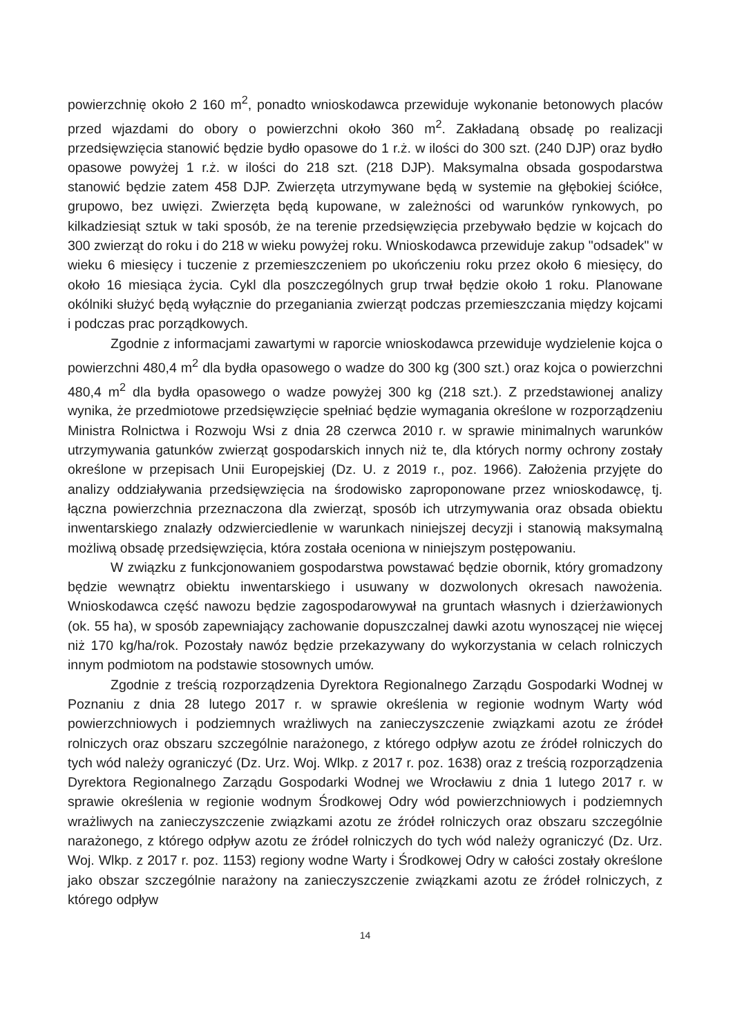powierzchnię około 2 160 m<sup>2</sup>, ponadto wnioskodawca przewiduje wykonanie betonowych placów przed wjazdami do obory o powierzchni około 360 m<sup>2</sup>. Zakładaną obsadę po realizacji przedsięwzięcia stanowić będzie bydło opasowe do 1 r.ż. w ilości do 300 szt. (240 DJP) oraz bydło opasowe powyżej 1 r.ż. w ilości do 218 szt. (218 DJP). Maksymalna obsada gospodarstwa stanowić będzie zatem 458 DJP. Zwierzęta utrzymywane będą w systemie na głębokiej ściółce, grupowo, bez uwięzi. Zwierzęta będą kupowane, w zależności od warunków rynkowych, po kilkadziesiąt sztuk w taki sposób, że na terenie przedsięwzięcia przebywało będzie w kojcach do 300 zwierząt do roku i do 218 w wieku powyżej roku. Wnioskodawca przewiduje zakup "odsadek" w wieku 6 miesięcy i tuczenie z przemieszczeniem po ukończeniu roku przez około 6 miesięcy, do około 16 miesiąca życia. Cykl dla poszczególnych grup trwał będzie około 1 roku. Planowane okólniki służyć będą wyłącznie do przeganiania zwierząt podczas przemieszczania między kojcami i podczas prac porządkowych.
Zgodnie z informacjami zawartymi w raporcie wnioskodawca przewiduje wydzielenie kojca o powierzchni 480,4 m<sup>2</sup> dla bydła opasowego o wadze do 300 kg (300 szt.) oraz kojca o powierzchni 480,4 m<sup>2</sup> dla bydła opasowego o wadze powyżej 300 kg (218 szt.). Z przedstawionej analizy wynika, że przedmiotowe przedsięwzięcie spełniać będzie wymagania określone w rozporządzeniu Ministra Rolnictwa i Rozwoju Wsi z dnia 28 czerwca 2010 r. w sprawie minimalnych warunków utrzymywania gatunków zwierząt gospodarskich innych niż te, dla których normy ochrony zostały określone w przepisach Unii Europejskiej (Dz. U. z 2019 r., poz. 1966). Założenia przyjęte do analizy oddziaływania przedsięwzięcia na środowisko zaproponowane przez wnioskodawcę, tj. łączna powierzchnia przeznaczona dla zwierząt, sposób ich utrzymywania oraz obsada obiektu inwentarskiego znalazły odzwierciedlenie w warunkach niniejszej decyzji i stanowią maksymalną możliwą obsadę przedsięwzięcia, która została oceniona w niniejszym postępowaniu.
W związku z funkcjonowaniem gospodarstwa powstawać będzie obornik, który gromadzony będzie wewnątrz obiektu inwentarskiego i usuwany w dozwolonych okresach nawożenia. Wnioskodawca część nawozu będzie zagospodarowywał na gruntach własnych i dzierżawionych (ok. 55 ha), w sposób zapewniający zachowanie dopuszczalnej dawki azotu wynoszącej nie więcej niż 170 kg/ha/rok. Pozostały nawóz będzie przekazywany do wykorzystania w celach rolniczych innym podmiotom na podstawie stosownych umów.
Zgodnie z treścią rozporządzenia Dyrektora Regionalnego Zarządu Gospodarki Wodnej w Poznaniu z dnia 28 lutego 2017 r. w sprawie określenia w regionie wodnym Warty wód powierzchniowych i podziemnych wrażliwych na zanieczyszczenie związkami azotu ze źródeł rolniczych oraz obszaru szczególnie narażonego, z którego odpływ azotu ze źródeł rolniczych do tych wód należy ograniczyć (Dz. Urz. Woj. Wlkp. z 2017 r. poz. 1638) oraz z treścią rozporządzenia Dyrektora Regionalnego Zarządu Gospodarki Wodnej we Wrocławiu z dnia 1 lutego 2017 r. w sprawie określenia w regionie wodnym Środkowej Odry wód powierzchniowych i podziemnych wrażliwych na zanieczyszczenie związkami azotu ze źródeł rolniczych oraz obszaru szczególnie narażonego, z którego odpływ azotu ze źródeł rolniczych do tych wód należy ograniczyć (Dz. Urz. Woj. Wlkp. z 2017 r. poz. 1153) regiony wodne Warty i Środkowej Odry w całości zostały określone jako obszar szczególnie narażony na zanieczyszczenie związkami azotu ze źródeł rolniczych, z którego odpływ
14